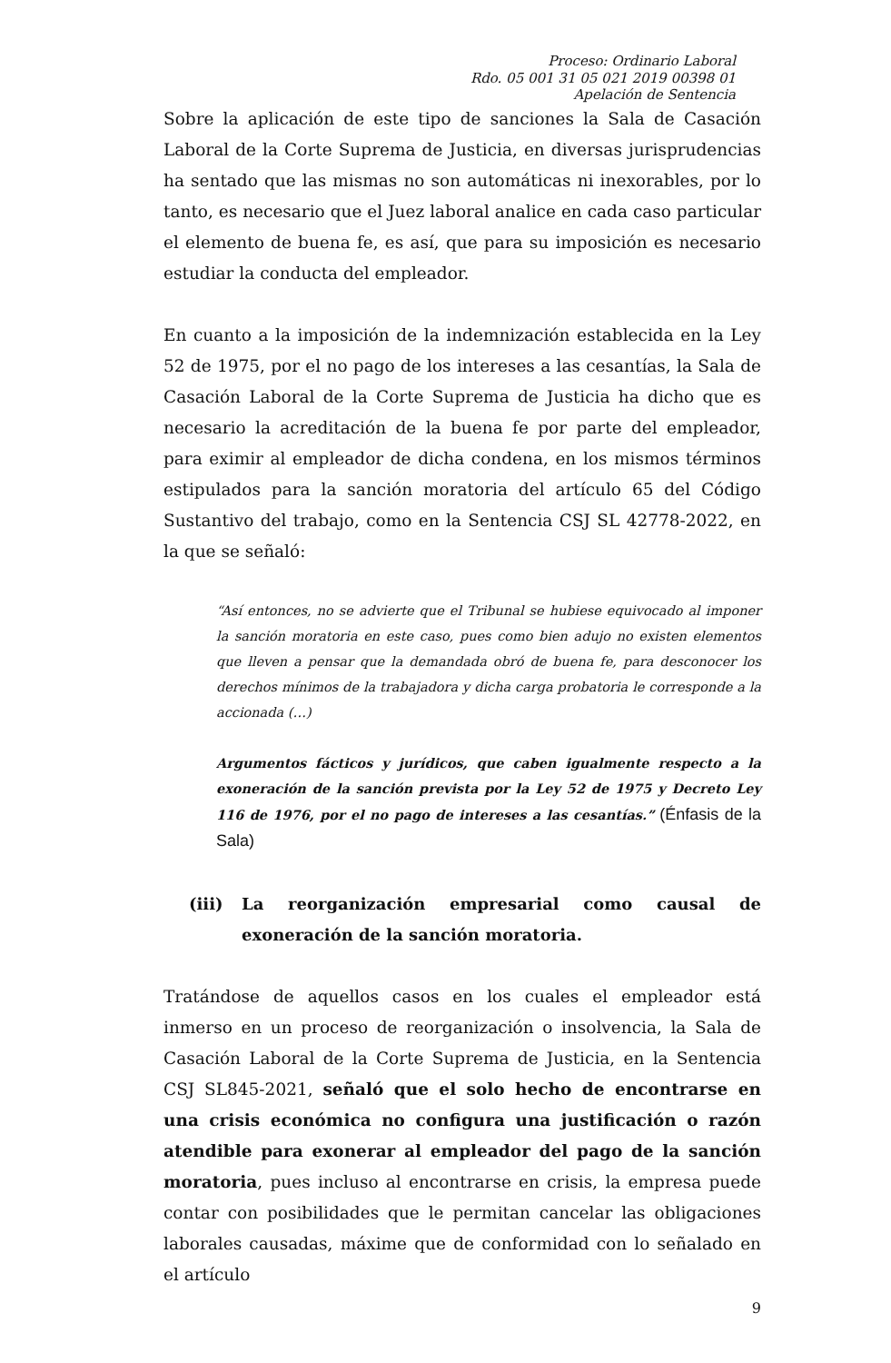Proceso: Ordinario Laboral
Rdo. 05 001 31 05 021 2019 00398 01
Apelación de Sentencia
Sobre la aplicación de este tipo de sanciones la Sala de Casación Laboral de la Corte Suprema de Justicia, en diversas jurisprudencias ha sentado que las mismas no son automáticas ni inexorables, por lo tanto, es necesario que el Juez laboral analice en cada caso particular el elemento de buena fe, es así, que para su imposición es necesario estudiar la conducta del empleador.
En cuanto a la imposición de la indemnización establecida en la Ley 52 de 1975, por el no pago de los intereses a las cesantías, la Sala de Casación Laboral de la Corte Suprema de Justicia ha dicho que es necesario la acreditación de la buena fe por parte del empleador, para eximir al empleador de dicha condena, en los mismos términos estipulados para la sanción moratoria del artículo 65 del Código Sustantivo del trabajo, como en la Sentencia CSJ SL 42778-2022, en la que se señaló:
“Así entonces, no se advierte que el Tribunal se hubiese equivocado al imponer la sanción moratoria en este caso, pues como bien adujo no existen elementos que lleven a pensar que la demandada obró de buena fe, para desconocer los derechos mínimos de la trabajadora y dicha carga probatoria le corresponde a la accionada (…)
Argumentos fácticos y jurídicos, que caben igualmente respecto a la exoneración de la sanción prevista por la Ley 52 de 1975 y Decreto Ley 116 de 1976, por el no pago de intereses a las cesantías.” (Énfasis de la Sala)
(iii) La reorganización empresarial como causal de exoneración de la sanción moratoria.
Tratándose de aquellos casos en los cuales el empleador está inmerso en un proceso de reorganización o insolvencia, la Sala de Casación Laboral de la Corte Suprema de Justicia, en la Sentencia CSJ SL845-2021, señaló que el solo hecho de encontrarse en una crisis económica no configura una justificación o razón atendible para exonerar al empleador del pago de la sanción moratoria, pues incluso al encontrarse en crisis, la empresa puede contar con posibilidades que le permitan cancelar las obligaciones laborales causadas, máxime que de conformidad con lo señalado en el artículo
9